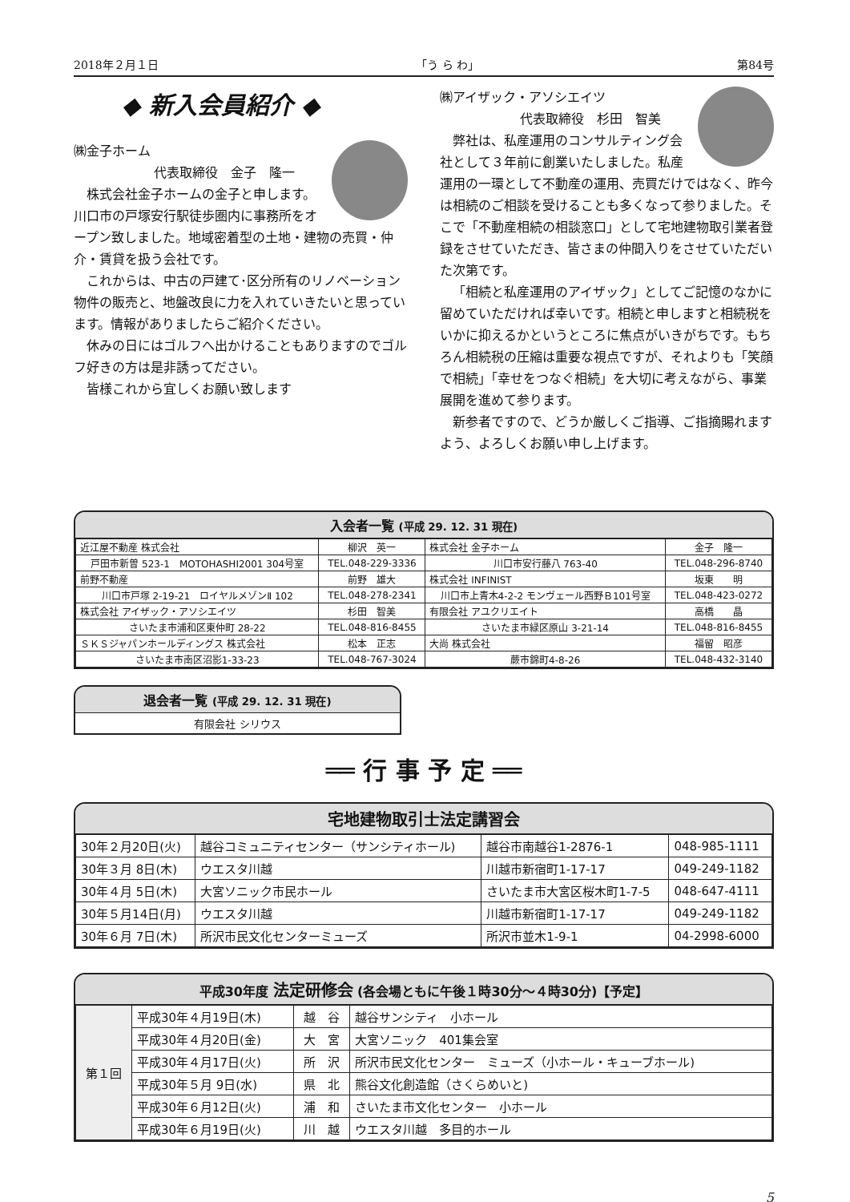2018年２月１日 「う ら わ」 第84号
◆ 新入会員紹介 ◆
㈱金子ホーム
代表取締役　金子　隆一
株式会社金子ホームの金子と申します。川口市の戸塚安行駅徒歩圏内に事務所をオープン致しました。地域密着型の土地・建物の売買・仲介・賃貸を扱う会社です。
これからは、中古の戸建て･区分所有のリノベーション物件の販売と、地盤改良に力を入れていきたいと思っています。情報がありましたらご紹介ください。
休みの日にはゴルフへ出かけることもありますのでゴルフ好きの方は是非誘ってださい。
皆様これから宜しくお願い致します
㈱アイザック・アソシエイツ
代表取締役　杉田　智美
弊社は、私産運用のコンサルティング会社として３年前に創業いたしました。私産運用の一環として不動産の運用、売買だけではなく、昨今は相続のご相談を受けることも多くなって参りました。そこで「不動産相続の相談窓口」として宅地建物取引業者登録をさせていただき、皆さまの仲間入りをさせていただいた次第です。
「相続と私産運用のアイザック」としてご記憶のなかに留めていただければ幸いです。相続と申しますと相続税をいかに抑えるかというところに焦点がいきがちです。もちろん相続税の圧縮は重要な視点ですが、それよりも「笑顔で相続」「幸せをつなぐ相続」を大切に考えながら、事業展開を進めて参ります。
新参者ですので、どうか厳しくご指導、ご指摘賜れますよう、よろしくお願い申し上げます。
入会者一覧 (平成 29. 12. 31 現在)
| 近江屋不動産 株式会社 | 柳沢 英一 | 株式会社 金子ホーム | 金子 隆一 |
| 戸田市新曽 523-1 MOTOHASHI2001 304号室 | TEL.048-229-3336 | 川口市安行藤八 763-40 | TEL.048-296-8740 |
| 前野不動産 | 前野 雄大 | 株式会社 INFINIST | 坂東 明 |
| 川口市戸塚 2-19-21 ロイヤルメゾンⅡ 102 | TEL.048-278-2341 | 川口市上青木4-2-2 モンヴェール西野Ｂ101号室 | TEL.048-423-0272 |
| 株式会社 アイザック・アソシエイツ | 杉田 智美 | 有限会社 アユクリエイト | 高橋 晶 |
| さいたま市浦和区東仲町 28-22 | TEL.048-816-8455 | さいたま市緑区原山 3-21-14 | TEL.048-816-8455 |
| ＳＫＳジャパンホールディングス 株式会社 | 松本 正志 | 大尚 株式会社 | 福留 昭彦 |
| さいたま市南区沼影1-33-23 | TEL.048-767-3024 | 蕨市錦町4-8-26 | TEL.048-432-3140 |
退会者一覧 (平成 29. 12. 31 現在)
有限会社 シリウス
══ 行 事 予 定 ══
宅地建物取引士法定講習会
| 30年２月20日(火) | 越谷コミュニティセンター（サンシティホール) | 越谷市南越谷1-2876-1 | 048-985-1111 |
| 30年３月 8日(木) | ウエスタ川越 | 川越市新宿町1-17-17 | 049-249-1182 |
| 30年４月 5日(木) | 大宮ソニック市民ホール | さいたま市大宮区桜木町1-7-5 | 048-647-4111 |
| 30年５月14日(月) | ウエスタ川越 | 川越市新宿町1-17-17 | 049-249-1182 |
| 30年６月 7日(木) | 所沢市民文化センターミューズ | 所沢市並木1-9-1 | 04-2998-6000 |
平成30年度 法定研修会 (各会場ともに午後１時30分～４時30分)【予定】
| 第１回 | 平成30年４月19日(木) | 越 谷 | 越谷サンシティ 小ホール |
| | 平成30年４月20日(金) | 大 宮 | 大宮ソニック 401集会室 |
| | 平成30年４月17日(火) | 所 沢 | 所沢市民文化センター ミューズ（小ホール・キューブホール) |
| | 平成30年５月 9日(水) | 県 北 | 熊谷文化創造館（さくらめいと) |
| | 平成30年６月12日(火) | 浦 和 | さいたま市文化センター 小ホール |
| | 平成30年６月19日(火) | 川 越 | ウエスタ川越 多目的ホール |
5